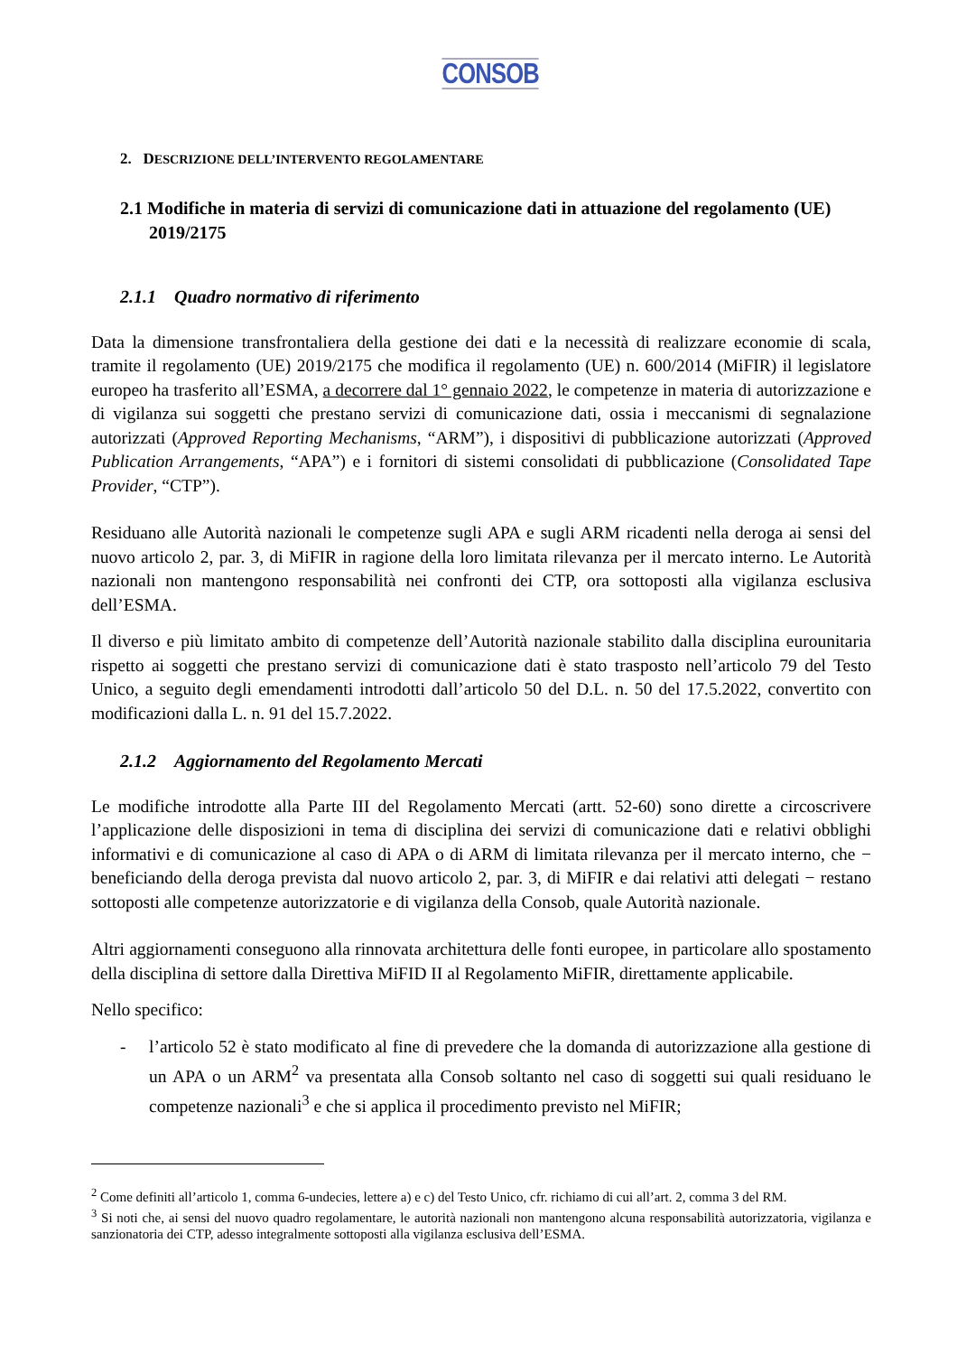CONSOB
2. DESCRIZIONE DELL’INTERVENTO REGOLAMENTARE
2.1 Modifiche in materia di servizi di comunicazione dati in attuazione del regolamento (UE) 2019/2175
2.1.1 Quadro normativo di riferimento
Data la dimensione transfrontaliera della gestione dei dati e la necessità di realizzare economie di scala, tramite il regolamento (UE) 2019/2175 che modifica il regolamento (UE) n. 600/2014 (MiFIR) il legislatore europeo ha trasferito all’ESMA, a decorrere dal 1° gennaio 2022, le competenze in materia di autorizzazione e di vigilanza sui soggetti che prestano servizi di comunicazione dati, ossia i meccanismi di segnalazione autorizzati (Approved Reporting Mechanisms, “ARM”), i dispositivi di pubblicazione autorizzati (Approved Publication Arrangements, “APA”) e i fornitori di sistemi consolidati di pubblicazione (Consolidated Tape Provider, “CTP”).
Residuano alle Autorità nazionali le competenze sugli APA e sugli ARM ricadenti nella deroga ai sensi del nuovo articolo 2, par. 3, di MiFIR in ragione della loro limitata rilevanza per il mercato interno. Le Autorità nazionali non mantengono responsabilità nei confronti dei CTP, ora sottoposti alla vigilanza esclusiva dell’ESMA.
Il diverso e più limitato ambito di competenze dell’Autorità nazionale stabilito dalla disciplina eurounitaria rispetto ai soggetti che prestano servizi di comunicazione dati è stato trasposto nell’articolo 79 del Testo Unico, a seguito degli emendamenti introdotti dall’articolo 50 del D.L. n. 50 del 17.5.2022, convertito con modificazioni dalla L. n. 91 del 15.7.2022.
2.1.2 Aggiornamento del Regolamento Mercati
Le modifiche introdotte alla Parte III del Regolamento Mercati (artt. 52-60) sono dirette a circoscrivere l’applicazione delle disposizioni in tema di disciplina dei servizi di comunicazione dati e relativi obblighi informativi e di comunicazione al caso di APA o di ARM di limitata rilevanza per il mercato interno, che − beneficiando della deroga prevista dal nuovo articolo 2, par. 3, di MiFIR e dai relativi atti delegati − restano sottoposti alle competenze autorizzatorie e di vigilanza della Consob, quale Autorità nazionale.
Altri aggiornamenti conseguono alla rinnovata architettura delle fonti europee, in particolare allo spostamento della disciplina di settore dalla Direttiva MiFID II al Regolamento MiFIR, direttamente applicabile.
Nello specifico:
- l’articolo 52 è stato modificato al fine di prevedere che la domanda di autorizzazione alla gestione di un APA o un ARM<sup>2</sup> va presentata alla Consob soltanto nel caso di soggetti sui quali residuano le competenze nazionali<sup>3</sup> e che si applica il procedimento previsto nel MiFIR;
<sup>2</sup> Come definiti all’articolo 1, comma 6-undecies, lettere a) e c) del Testo Unico, cfr. richiamo di cui all’art. 2, comma 3 del RM.
<sup>3</sup> Si noti che, ai sensi del nuovo quadro regolamentare, le autorità nazionali non mantengono alcuna responsabilità autorizzatoria, vigilanza e sanzionatoria dei CTP, adesso integralmente sottoposti alla vigilanza esclusiva dell’ESMA.